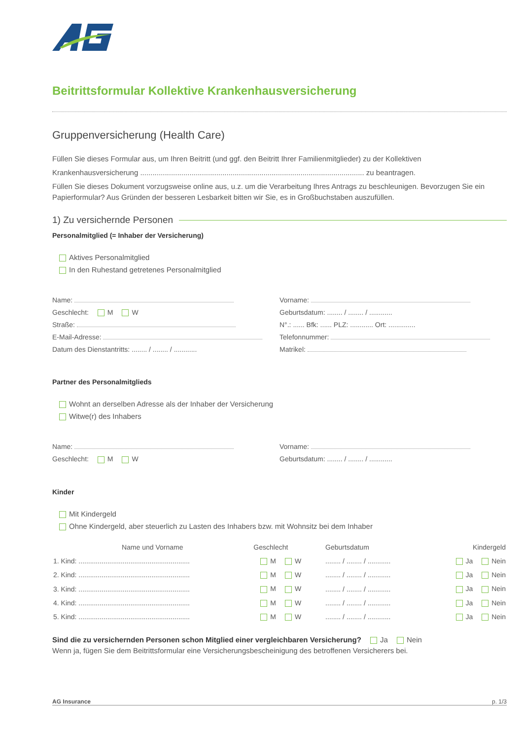Beitrittsformular Kollektive Krankenhausversicherung
Gruppenversicherung (Health Care)
Füllen Sie dieses Formular aus, um Ihren Beitritt (und ggf. den Beitritt Ihrer Familienmitglieder) zu der Kollektiven
Krankenhausversicherung ............................................................................................................. zu beantragen.
Füllen Sie dieses Dokument vorzugsweise online aus, u.z. um die Verarbeitung Ihres Antrags zu beschleunigen. Bevorzugen Sie ein Papierformular? Aus Gründen der besseren Lesbarkeit bitten wir Sie, es in Großbuchstaben auszufüllen.
1) Zu versichernde Personen
Personalmitglied (= Inhaber der Versicherung)
Aktives Personalmitglied
In den Ruhestand getretenes Personalmitglied
Name: Vorname:
Geschlecht: M W Geburtsdatum: ........ / ........ / ............
Straße: N°.: ...... Bfk: ...... PLZ: ............ Ort: ..............
E-Mail-Adresse: Telefonnummer:
Datum des Dienstantritts: ........ / ........ / ............
Matrikel:
Partner des Personalmitglieds
Wohnt an derselben Adresse als der Inhaber der Versicherung
Witwe(r) des Inhabers
Name: Vorname:
Geschlecht: M W Geburtsdatum: ........ / ........ / ............
Kinder
Mit Kindergeld
Ohne Kindergeld, aber steuerlich zu Lasten des Inhabers bzw. mit Wohnsitz bei dem Inhaber
| Name und Vorname | Geschlecht | Geburtsdatum | Kindergeld |
| --- | --- | --- | --- |
| 1. Kind: .......................................................... | M W | ........ / ........ / ............ | Ja Nein |
| 2. Kind: .......................................................... | M W | ........ / ........ / ............ | Ja Nein |
| 3. Kind: .......................................................... | M W | ........ / ........ / ............ | Ja Nein |
| 4. Kind: .......................................................... | M W | ........ / ........ / ............ | Ja Nein |
| 5. Kind: .......................................................... | M W | ........ / ........ / ............ | Ja Nein |
Sind die zu versichernden Personen schon Mitglied einer vergleichbaren Versicherung? Ja Nein
Wenn ja, fügen Sie dem Beitrittsformular eine Versicherungsbescheinigung des betroffenen Versicherers bei.
AG Insurance p. 1/3